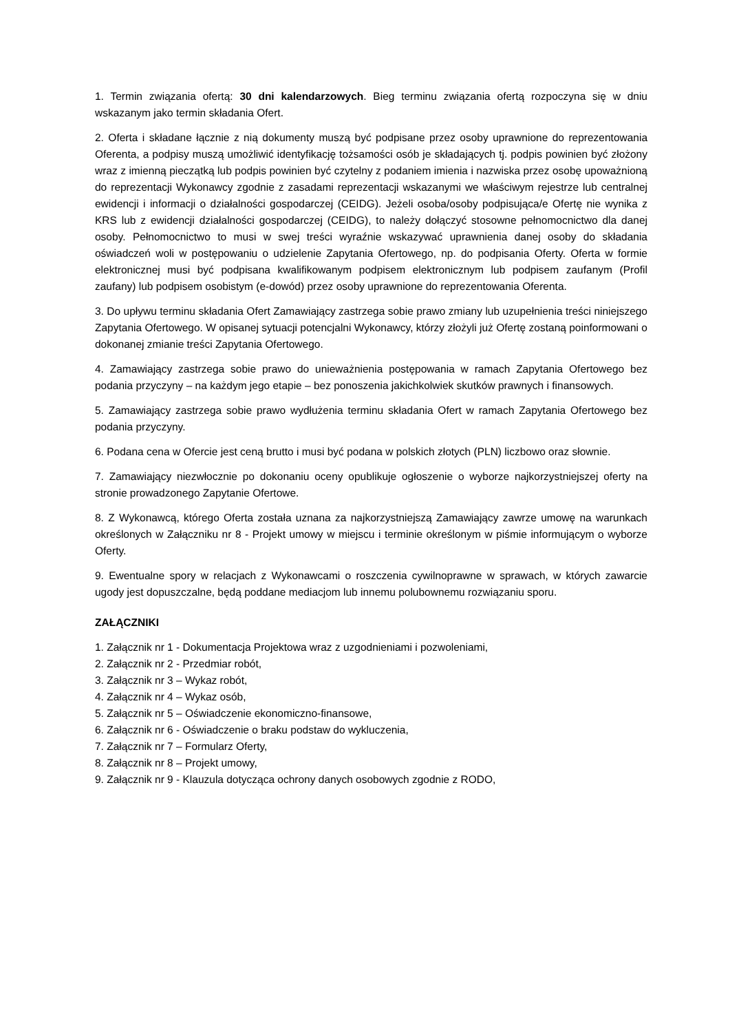1. Termin związania ofertą: 30 dni kalendarzowych. Bieg terminu związania ofertą rozpoczyna się w dniu wskazanym jako termin składania Ofert.
2. Oferta i składane łącznie z nią dokumenty muszą być podpisane przez osoby uprawnione do reprezentowania Oferenta, a podpisy muszą umożliwić identyfikację tożsamości osób je składających tj. podpis powinien być złożony wraz z imienną pieczątką lub podpis powinien być czytelny z podaniem imienia i nazwiska przez osobę upoważnioną do reprezentacji Wykonawcy zgodnie z zasadami reprezentacji wskazanymi we właściwym rejestrze lub centralnej ewidencji i informacji o działalności gospodarczej (CEIDG). Jeżeli osoba/osoby podpisująca/e Ofertę nie wynika z KRS lub z ewidencji działalności gospodarczej (CEIDG), to należy dołączyć stosowne pełnomocnictwo dla danej osoby. Pełnomocnictwo to musi w swej treści wyraźnie wskazywać uprawnienia danej osoby do składania oświadczeń woli w postępowaniu o udzielenie Zapytania Ofertowego, np. do podpisania Oferty. Oferta w formie elektronicznej musi być podpisana kwalifikowanym podpisem elektronicznym lub podpisem zaufanym (Profil zaufany) lub podpisem osobistym (e-dowód) przez osoby uprawnione do reprezentowania Oferenta.
3. Do upływu terminu składania Ofert Zamawiający zastrzega sobie prawo zmiany lub uzupełnienia treści niniejszego Zapytania Ofertowego. W opisanej sytuacji potencjalni Wykonawcy, którzy złożyli już Ofertę zostaną poinformowani o dokonanej zmianie treści Zapytania Ofertowego.
4. Zamawiający zastrzega sobie prawo do unieważnienia postępowania w ramach Zapytania Ofertowego bez podania przyczyny – na każdym jego etapie – bez ponoszenia jakichkolwiek skutków prawnych i finansowych.
5. Zamawiający zastrzega sobie prawo wydłużenia terminu składania Ofert w ramach Zapytania Ofertowego bez podania przyczyny.
6. Podana cena w Ofercie jest ceną brutto i musi być podana w polskich złotych (PLN) liczbowo oraz słownie.
7. Zamawiający niezwłocznie po dokonaniu oceny opublikuje ogłoszenie o wyborze najkorzystniejszej oferty na stronie prowadzonego Zapytanie Ofertowe.
8. Z Wykonawcą, którego Oferta została uznana za najkorzystniejszą Zamawiający zawrze umowę na warunkach określonych w Załączniku nr 8 - Projekt umowy w miejscu i terminie określonym w piśmie informującym o wyborze Oferty.
9. Ewentualne spory w relacjach z Wykonawcami o roszczenia cywilnoprawne w sprawach, w których zawarcie ugody jest dopuszczalne, będą poddane mediacjom lub innemu polubownemu rozwiązaniu sporu.
ZAŁĄCZNIKI
1. Załącznik nr 1 - Dokumentacja Projektowa wraz z uzgodnieniami i pozwoleniami,
2. Załącznik nr 2 - Przedmiar robót,
3. Załącznik nr 3 – Wykaz robót,
4. Załącznik nr 4 – Wykaz osób,
5. Załącznik nr 5 – Oświadczenie ekonomiczno-finansowe,
6. Załącznik nr 6 - Oświadczenie o braku podstaw do wykluczenia,
7. Załącznik nr 7 – Formularz Oferty,
8. Załącznik nr 8 – Projekt umowy,
9. Załącznik nr 9 - Klauzula dotycząca ochrony danych osobowych zgodnie z RODO,